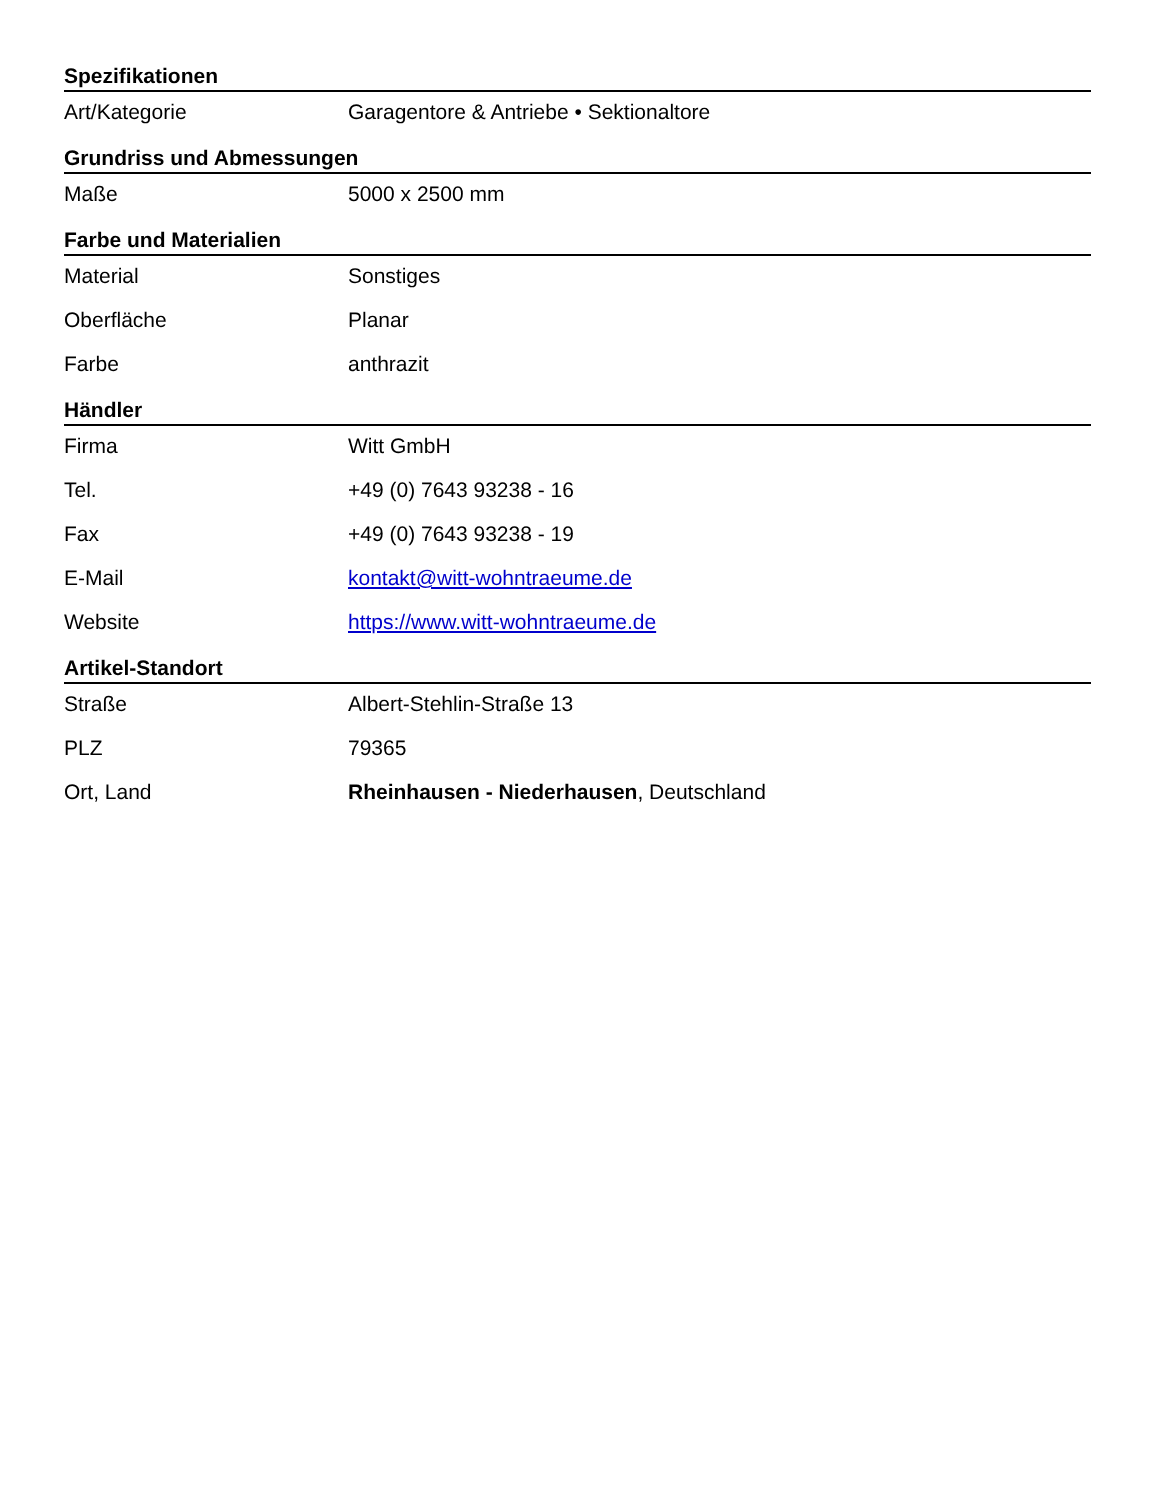Spezifikationen
| Art/Kategorie | Garagentore & Antriebe • Sektionaltore |
Grundriss und Abmessungen
| Maße | 5000 x 2500 mm |
Farbe und Materialien
| Material | Sonstiges |
| Oberfläche | Planar |
| Farbe | anthrazit |
Händler
| Firma | Witt GmbH |
| Tel. | +49 (0) 7643 93238 - 16 |
| Fax | +49 (0) 7643 93238 - 19 |
| E-Mail | kontakt@witt-wohntraeume.de |
| Website | https://www.witt-wohntraeume.de |
Artikel-Standort
| Straße | Albert-Stehlin-Straße 13 |
| PLZ | 79365 |
| Ort, Land | Rheinhausen - Niederhausen , Deutschland |